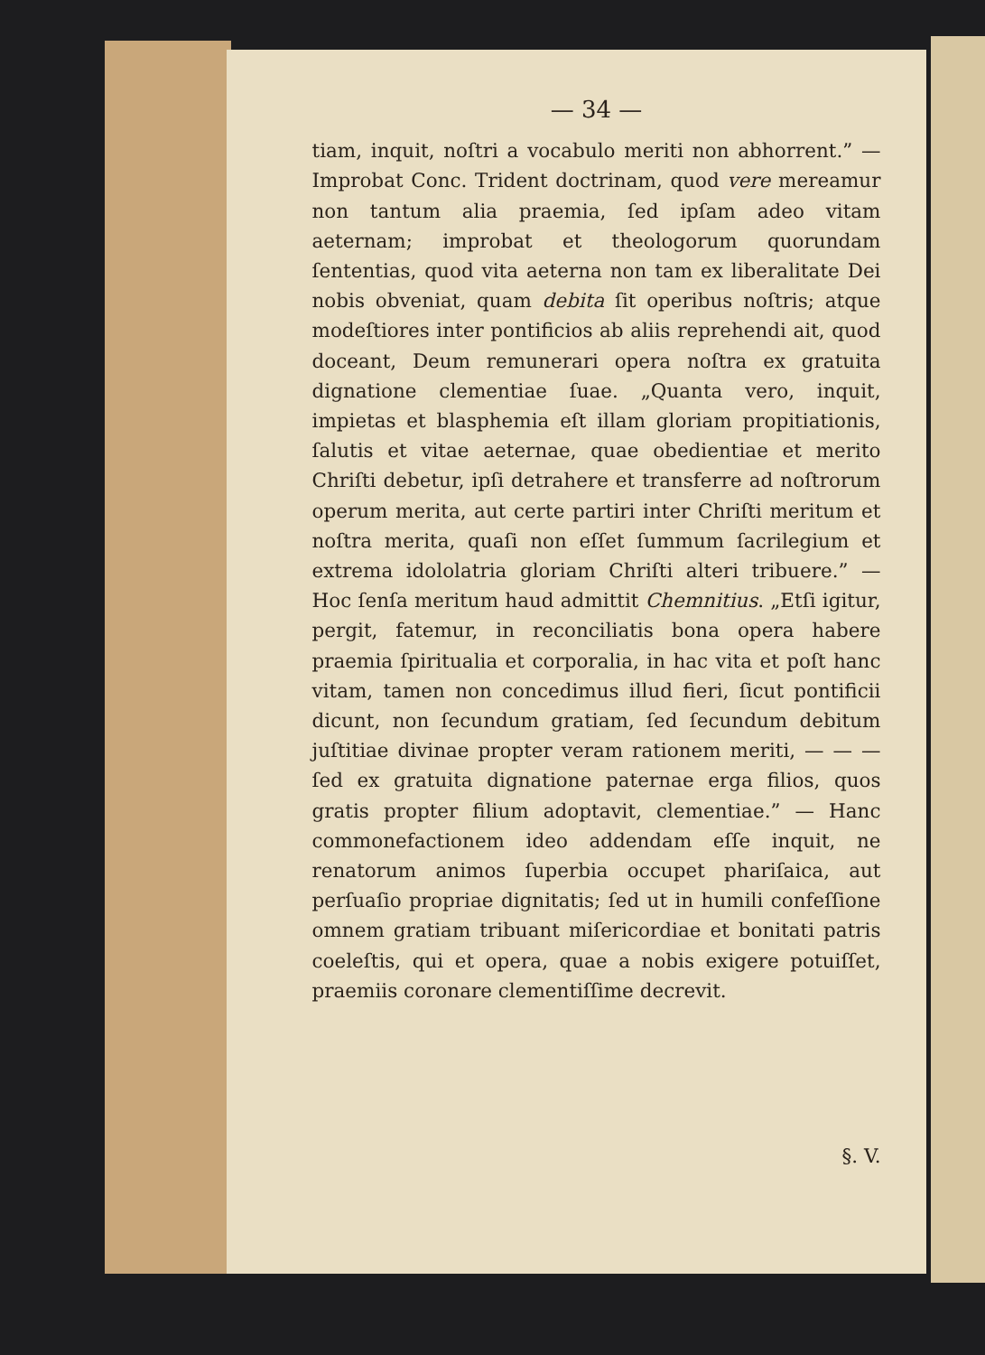— 34 —
tiam, inquit, noſtri a vocabulo meriti non abhorrent.” — Improbat Conc. Trident doctrinam, quod vere mereamur non tantum alia praemia, ſed ipſam adeo vitam aeternam; improbat et theologorum quorundam ſententias, quod vita aeterna non tam ex liberalitate Dei nobis obveniat, quam debita ſit operibus noſtris; atque modeſtiores inter pontificios ab aliis reprehendi ait, quod doceant, Deum remunerari opera noſtra ex gratuita dignatione clementiae ſuae. „Quanta vero, inquit, impietas et blasphemia eſt illam gloriam propitiationis, ſalutis et vitae aeternae, quae obedientiae et merito Chriſti debetur, ipſi detrahere et transferre ad noſtrorum operum merita, aut certe partiri inter Chriſti meritum et noſtra merita, quaſi non eſſet ſummum ſacrilegium et extrema idololatria gloriam Chriſti alteri tribuere.” — Hoc ſenſa meritum haud admittit Chemnitius. „Etſi igitur, pergit, fatemur, in reconciliatis bona opera habere praemia ſpiritualia et corporalia, in hac vita et poſt hanc vitam, tamen non concedimus illud fieri, ſicut pontificii dicunt, non ſecundum gratiam, ſed ſecundum debitum juſtitiae divinae propter veram rationem meriti, — — — ſed ex gratuita dignatione paternae erga filios, quos gratis propter filium adoptavit, clementiae.” — Hanc commonefactionem ideo addendam eſſe inquit, ne renatorum animos ſuperbia occupet phariſaica, aut perſuaſio propriae dignitatis; ſed ut in humili confeſſione omnem gratiam tribuant miſericordiae et bonitati patris coeleſtis, qui et opera, quae a nobis exigere potuiſſet, praemiis coronare clementiſſime decrevit.
§. V.